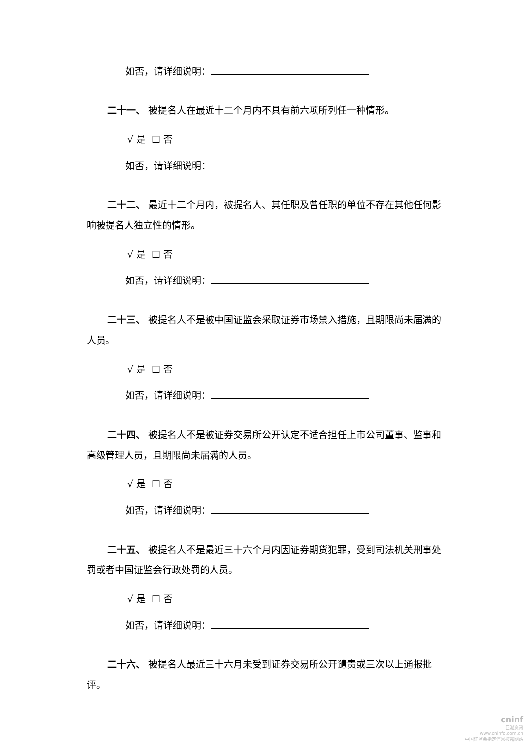如否，请详细说明：
二十一、 被提名人在最近十二个月内不具有前六项所列任一种情形。
√ 是 ☐ 否
如否，请详细说明：
二十二、 最近十二个月内，被提名人、其任职及曾任职的单位不存在其他任何影响被提名人独立性的情形。
√ 是 ☐ 否
如否，请详细说明：
二十三、 被提名人不是被中国证监会采取证券市场禁入措施，且期限尚未届满的人员。
√ 是 ☐ 否
如否，请详细说明：
二十四、 被提名人不是被证券交易所公开认定不适合担任上市公司董事、监事和高级管理人员，且期限尚未届满的人员。
√ 是 ☐ 否
如否，请详细说明：
二十五、 被提名人不是最近三十六个月内因证券期货犯罪，受到司法机关刑事处罚或者中国证监会行政处罚的人员。
√ 是 ☐ 否
如否，请详细说明：
二十六、 被提名人最近三十六月未受到证券交易所公开谴责或三次以上通报批评。
cninf
巨潮资讯
www.cninfo.com.cn
中国证监会指定信息披露网站